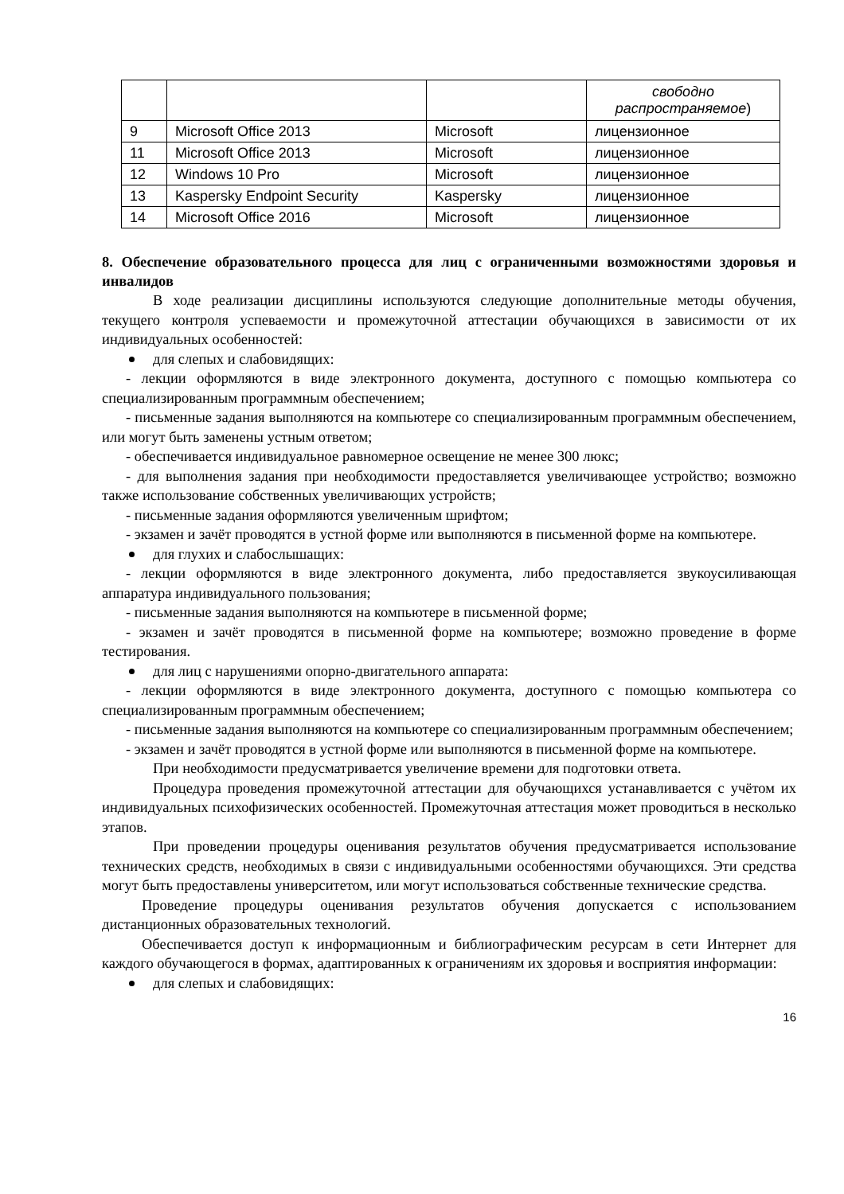| | | | свободно распространяемое ) |
| 9 | Microsoft Office 2013 | Microsoft | лицензионное |
| 11 | Microsoft Office 2013 | Microsoft | лицензионное |
| 12 | Windows 10 Pro | Microsoft | лицензионное |
| 13 | Kaspersky Endpoint Security | Kaspersky | лицензионное |
| 14 | Microsoft Office 2016 | Microsoft | лицензионное |
8. Обеспечение образовательного процесса для лиц с ограниченными возможностями здоровья и инвалидов
В ходе реализации дисциплины используются следующие дополнительные методы обучения, текущего контроля успеваемости и промежуточной аттестации обучающихся в зависимости от их индивидуальных особенностей:
для слепых и слабовидящих:
- лекции оформляются в виде электронного документа, доступного с помощью компьютера со специализированным программным обеспечением;
- письменные задания выполняются на компьютере со специализированным программным обеспечением, или могут быть заменены устным ответом;
- обеспечивается индивидуальное равномерное освещение не менее 300 люкс;
- для выполнения задания при необходимости предоставляется увеличивающее устройство; возможно также использование собственных увеличивающих устройств;
- письменные задания оформляются увеличенным шрифтом;
- экзамен и зачёт проводятся в устной форме или выполняются в письменной форме на компьютере.
для глухих и слабослышащих:
- лекции оформляются в виде электронного документа, либо предоставляется звукоусиливающая аппаратура индивидуального пользования;
- письменные задания выполняются на компьютере в письменной форме;
- экзамен и зачёт проводятся в письменной форме на компьютере; возможно проведение в форме тестирования.
для лиц с нарушениями опорно-двигательного аппарата:
- лекции оформляются в виде электронного документа, доступного с помощью компьютера со специализированным программным обеспечением;
- письменные задания выполняются на компьютере со специализированным программным обеспечением;
- экзамен и зачёт проводятся в устной форме или выполняются в письменной форме на компьютере.
При необходимости предусматривается увеличение времени для подготовки ответа.
Процедура проведения промежуточной аттестации для обучающихся устанавливается с учётом их индивидуальных психофизических особенностей. Промежуточная аттестация может проводиться в несколько этапов.
При проведении процедуры оценивания результатов обучения предусматривается использование технических средств, необходимых в связи с индивидуальными особенностями обучающихся. Эти средства могут быть предоставлены университетом, или могут использоваться собственные технические средства.
Проведение процедуры оценивания результатов обучения допускается с использованием дистанционных образовательных технологий.
Обеспечивается доступ к информационным и библиографическим ресурсам в сети Интернет для каждого обучающегося в формах, адаптированных к ограничениям их здоровья и восприятия информации:
для слепых и слабовидящих:
16